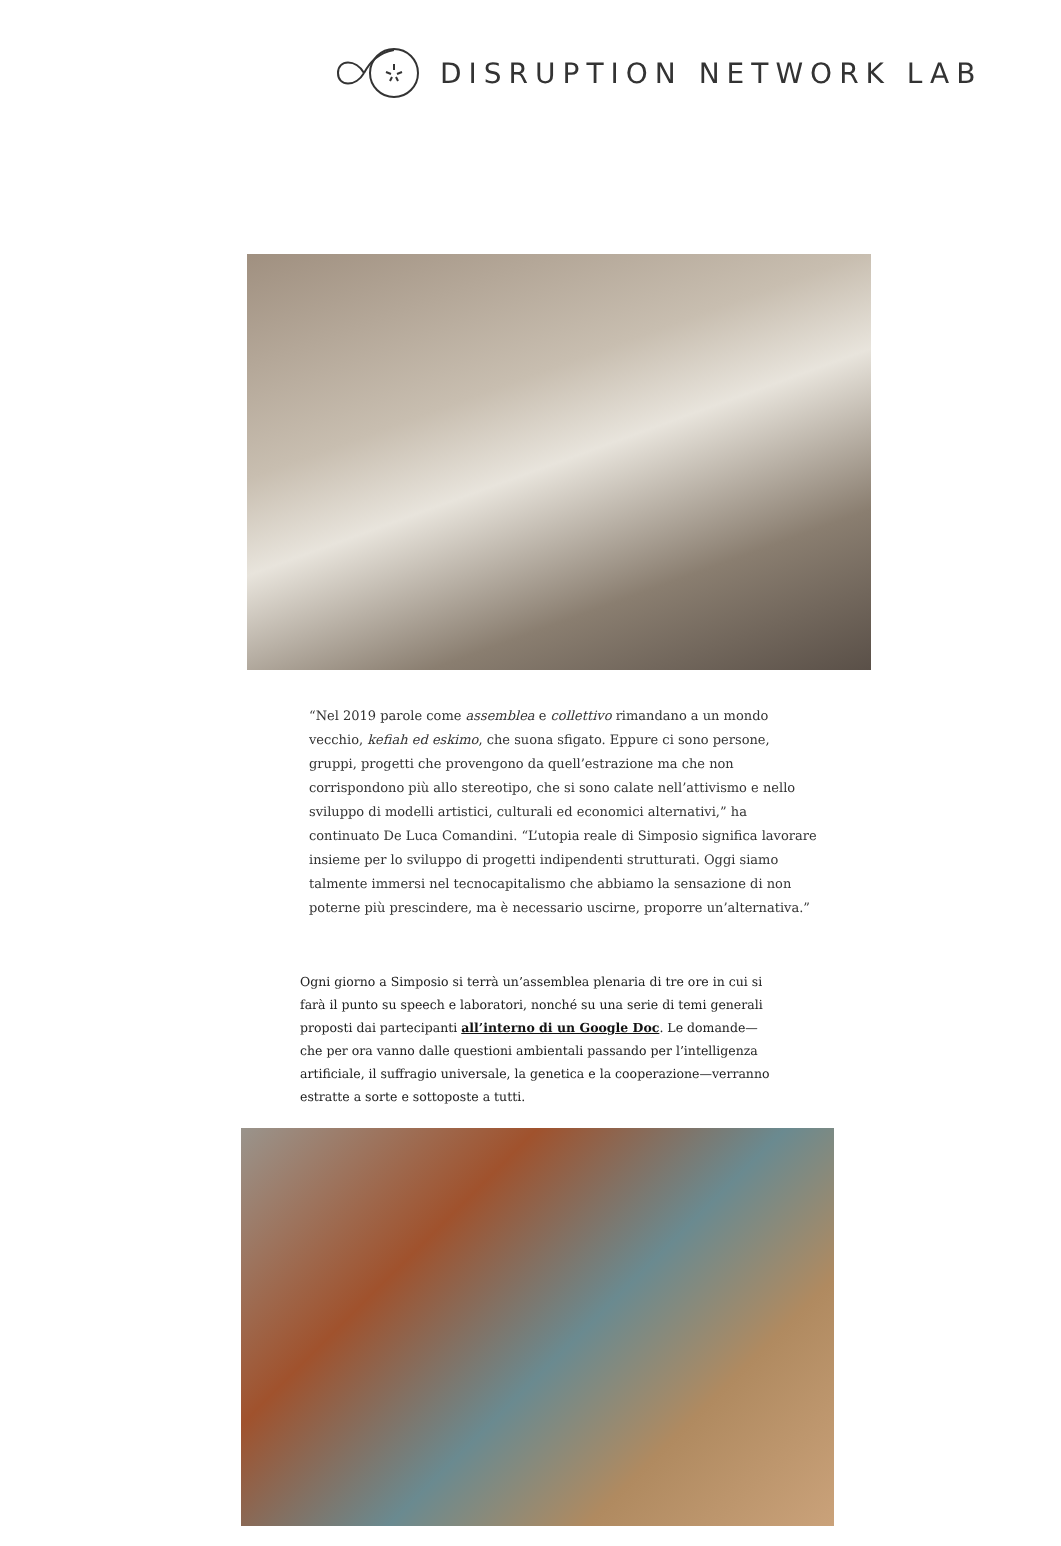DISRUPTION NETWORK LAB
“Nel 2019 parole come assemblea e collettivo rimandano a un mondo vecchio, kefiah ed eskimo, che suona sfigato. Eppure ci sono persone, gruppi, progetti che provengono da quell’estrazione ma che non corrispondono più allo stereotipo, che si sono calate nell’attivismo e nello sviluppo di modelli artistici, culturali ed economici alternativi,” ha continuato De Luca Comandini. “L’utopia reale di Simposio significa lavorare insieme per lo sviluppo di progetti indipendenti strutturati. Oggi siamo talmente immersi nel tecnocapitalismo che abbiamo la sensazione di non poterne più prescindere, ma è necessario uscirne, proporre un’alternativa.”
Ogni giorno a Simposio si terrà un’assemblea plenaria di tre ore in cui si farà il punto su speech e laboratori, nonché su una serie di temi generali proposti dai partecipanti all’interno di un Google Doc. Le domande—che per ora vanno dalle questioni ambientali passando per l’intelligenza artificiale, il suffragio universale, la genetica e la cooperazione—verranno estratte a sorte e sottoposte a tutti.